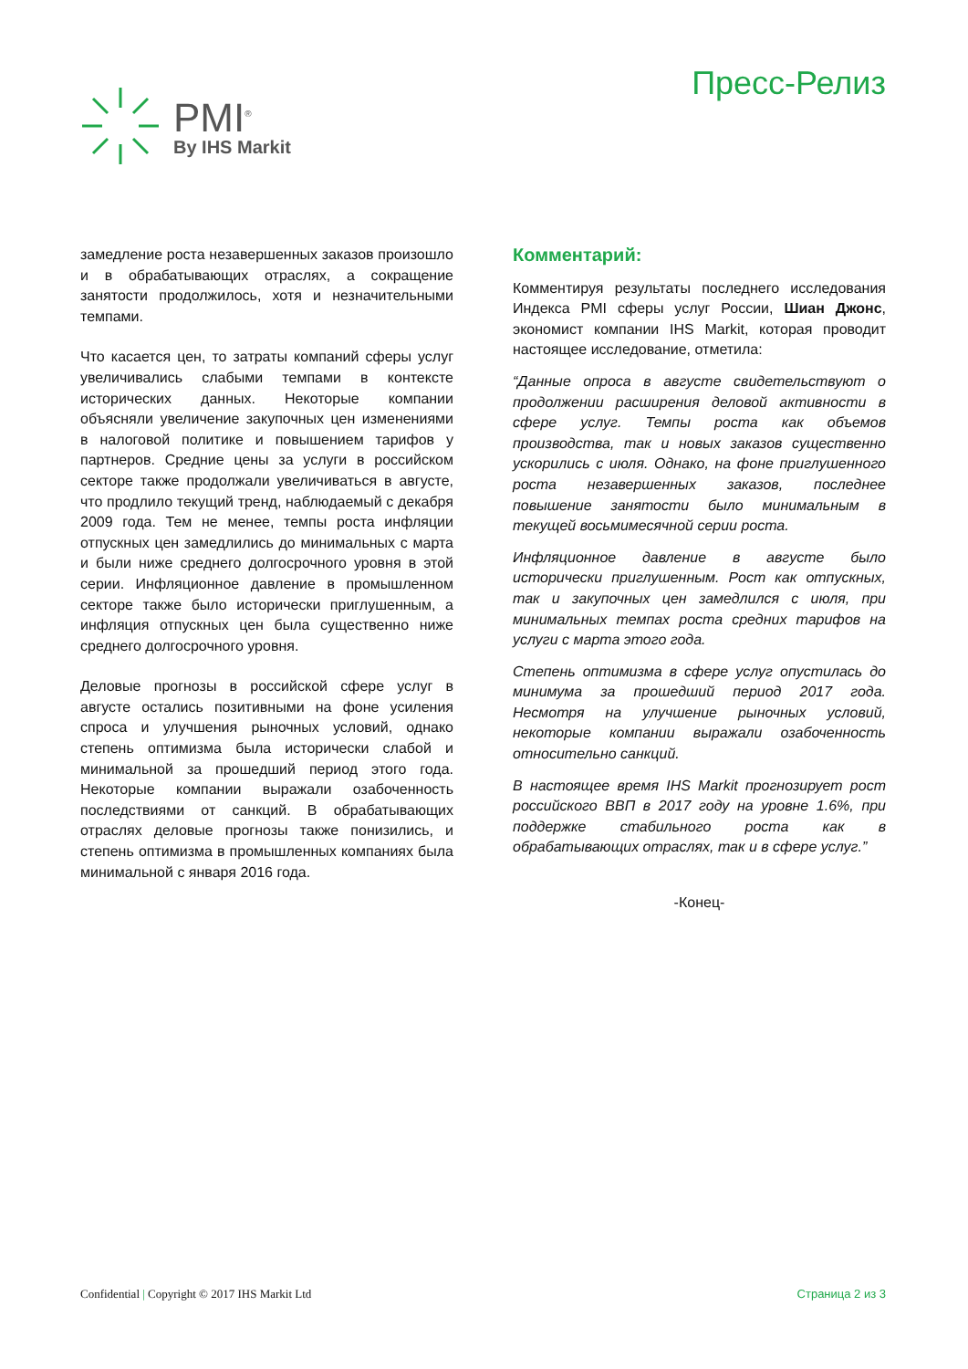PMI<sup>®</sup>
By IHS Markit
Пресс-Релиз
замедление роста незавершенных заказов произошло и в обрабатывающих отраслях, а сокращение занятости продолжилось, хотя и незначительными темпами.
Что касается цен, то затраты компаний сферы услуг увеличивались слабыми темпами в контексте исторических данных. Некоторые компании объясняли увеличение закупочных цен изменениями в налоговой политике и повышением тарифов у партнеров. Средние цены за услуги в российском секторе также продолжали увеличиваться в августе, что продлило текущий тренд, наблюдаемый с декабря 2009 года. Тем не менее, темпы роста инфляции отпускных цен замедлились до минимальных с марта и были ниже среднего долгосрочного уровня в этой серии. Инфляционное давление в промышленном секторе также было исторически приглушенным, а инфляция отпускных цен была существенно ниже среднего долгосрочного уровня.
Деловые прогнозы в российской сфере услуг в августе остались позитивными на фоне усиления спроса и улучшения рыночных условий, однако степень оптимизма была исторически слабой и минимальной за прошедший период этого года. Некоторые компании выражали озабоченность последствиями от санкций. В обрабатывающих отраслях деловые прогнозы также понизились, и степень оптимизма в промышленных компаниях была минимальной с января 2016 года.
Комментарий:
Комментируя результаты последнего исследования Индекса PMI сферы услуг России, Шиан Джонс, экономист компании IHS Markit, которая проводит настоящее исследование, отметила:
“Данные опроса в августе свидетельствуют о продолжении расширения деловой активности в сфере услуг. Темпы роста как объемов производства, так и новых заказов существенно ускорились с июля. Однако, на фоне приглушенного роста незавершенных заказов, последнее повышение занятости было минимальным в текущей восьмимесячной серии роста.
Инфляционное давление в августе было исторически приглушенным. Рост как отпускных, так и закупочных цен замедлился с июля, при минимальных темпах роста средних тарифов на услуги с марта этого года.
Степень оптимизма в сфере услуг опустилась до минимума за прошедший период 2017 года. Несмотря на улучшение рыночных условий, некоторые компании выражали озабоченность относительно санкций.
В настоящее время IHS Markit прогнозирует рост российского ВВП в 2017 году на уровне 1.6%, при поддержке стабильного роста как в обрабатывающих отраслях, так и в сфере услуг.”
-Конец-
Confidential | Copyright © 2017 IHS Markit Ltd Страница 2 из 3